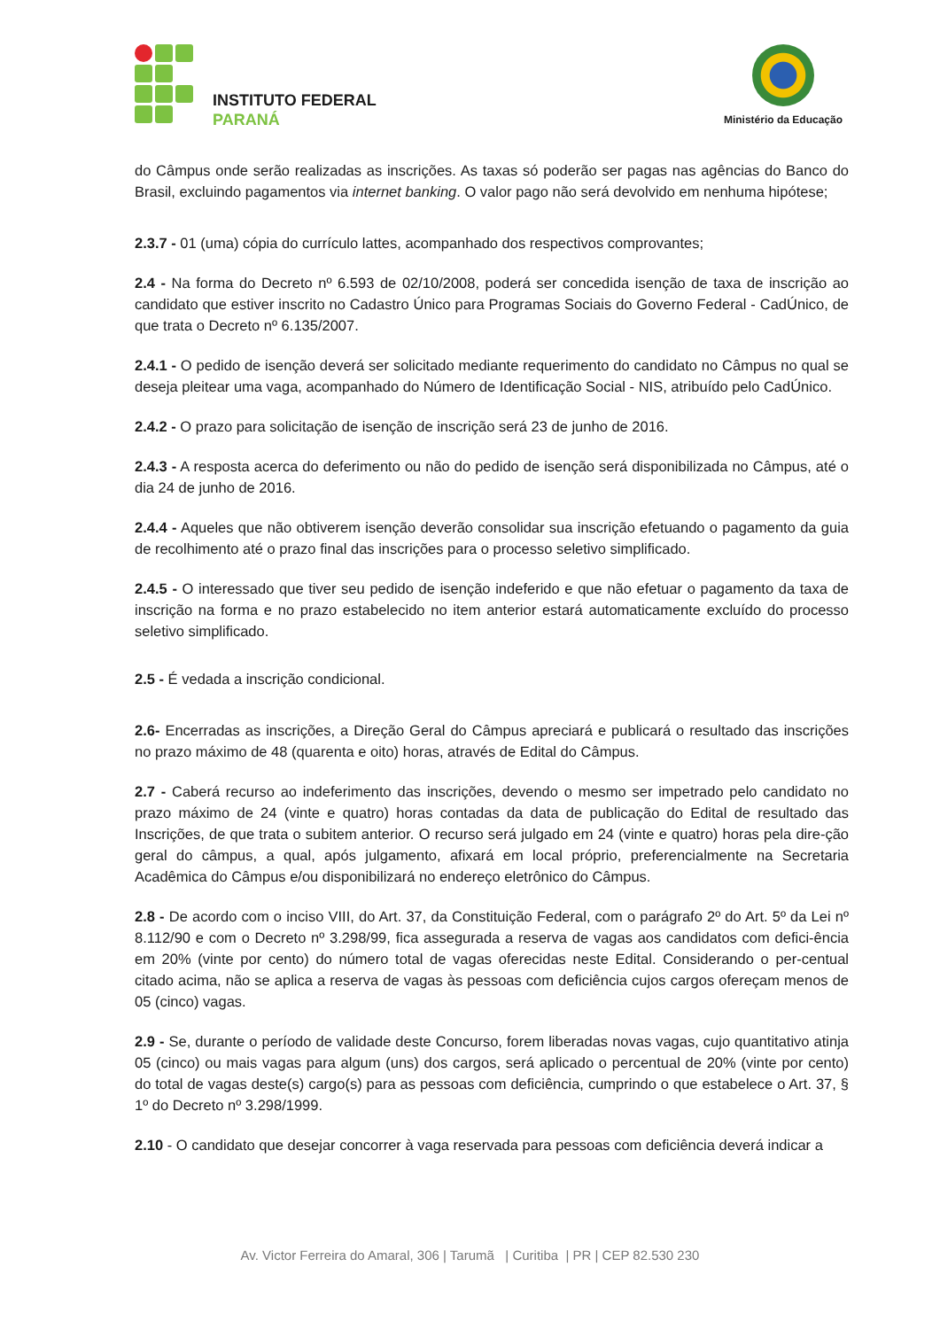INSTITUTO FEDERAL
PARANÁ
Ministério da Educação
do Câmpus onde serão realizadas as inscrições. As taxas só poderão ser pagas nas agências do Banco do Brasil, excluindo pagamentos via internet banking. O valor pago não será devolvido em nenhuma hipótese;
2.3.7 - 01 (uma) cópia do currículo lattes, acompanhado dos respectivos comprovantes;
2.4 - Na forma do Decreto nº 6.593 de 02/10/2008, poderá ser concedida isenção de taxa de inscrição ao candidato que estiver inscrito no Cadastro Único para Programas Sociais do Governo Federal - CadÚnico, de que trata o Decreto nº 6.135/2007.
2.4.1 - O pedido de isenção deverá ser solicitado mediante requerimento do candidato no Câmpus no qual se deseja pleitear uma vaga, acompanhado do Número de Identificação Social - NIS, atribuído pelo CadÚnico.
2.4.2 - O prazo para solicitação de isenção de inscrição será 23 de junho de 2016.
2.4.3 - A resposta acerca do deferimento ou não do pedido de isenção será disponibilizada no Câmpus, até o dia 24 de junho de 2016.
2.4.4 - Aqueles que não obtiverem isenção deverão consolidar sua inscrição efetuando o pagamento da guia de recolhimento até o prazo final das inscrições para o processo seletivo simplificado.
2.4.5 - O interessado que tiver seu pedido de isenção indeferido e que não efetuar o pagamento da taxa de inscrição na forma e no prazo estabelecido no item anterior estará automaticamente excluído do processo seletivo simplificado.
2.5 - É vedada a inscrição condicional.
2.6- Encerradas as inscrições, a Direção Geral do Câmpus apreciará e publicará o resultado das inscrições no prazo máximo de 48 (quarenta e oito) horas, através de Edital do Câmpus.
2.7 - Caberá recurso ao indeferimento das inscrições, devendo o mesmo ser impetrado pelo candidato no prazo máximo de 24 (vinte e quatro) horas contadas da data de publicação do Edital de resultado das Inscrições, de que trata o subitem anterior. O recurso será julgado em 24 (vinte e quatro) horas pela dire-ção geral do câmpus, a qual, após julgamento, afixará em local próprio, preferencialmente na Secretaria Acadêmica do Câmpus e/ou disponibilizará no endereço eletrônico do Câmpus.
2.8 - De acordo com o inciso VIII, do Art. 37, da Constituição Federal, com o parágrafo 2º do Art. 5º da Lei nº 8.112/90 e com o Decreto nº 3.298/99, fica assegurada a reserva de vagas aos candidatos com defici-ência em 20% (vinte por cento) do número total de vagas oferecidas neste Edital. Considerando o per-centual citado acima, não se aplica a reserva de vagas às pessoas com deficiência cujos cargos ofereçam menos de 05 (cinco) vagas.
2.9 - Se, durante o período de validade deste Concurso, forem liberadas novas vagas, cujo quantitativo atinja 05 (cinco) ou mais vagas para algum (uns) dos cargos, será aplicado o percentual de 20% (vinte por cento) do total de vagas deste(s) cargo(s) para as pessoas com deficiência, cumprindo o que estabelece o Art. 37, § 1º do Decreto nº 3.298/1999.
2.10 - O candidato que desejar concorrer à vaga reservada para pessoas com deficiência deverá indicar a
Av. Victor Ferreira do Amaral, 306 | Tarumã | Curitiba | PR | CEP 82.530 230